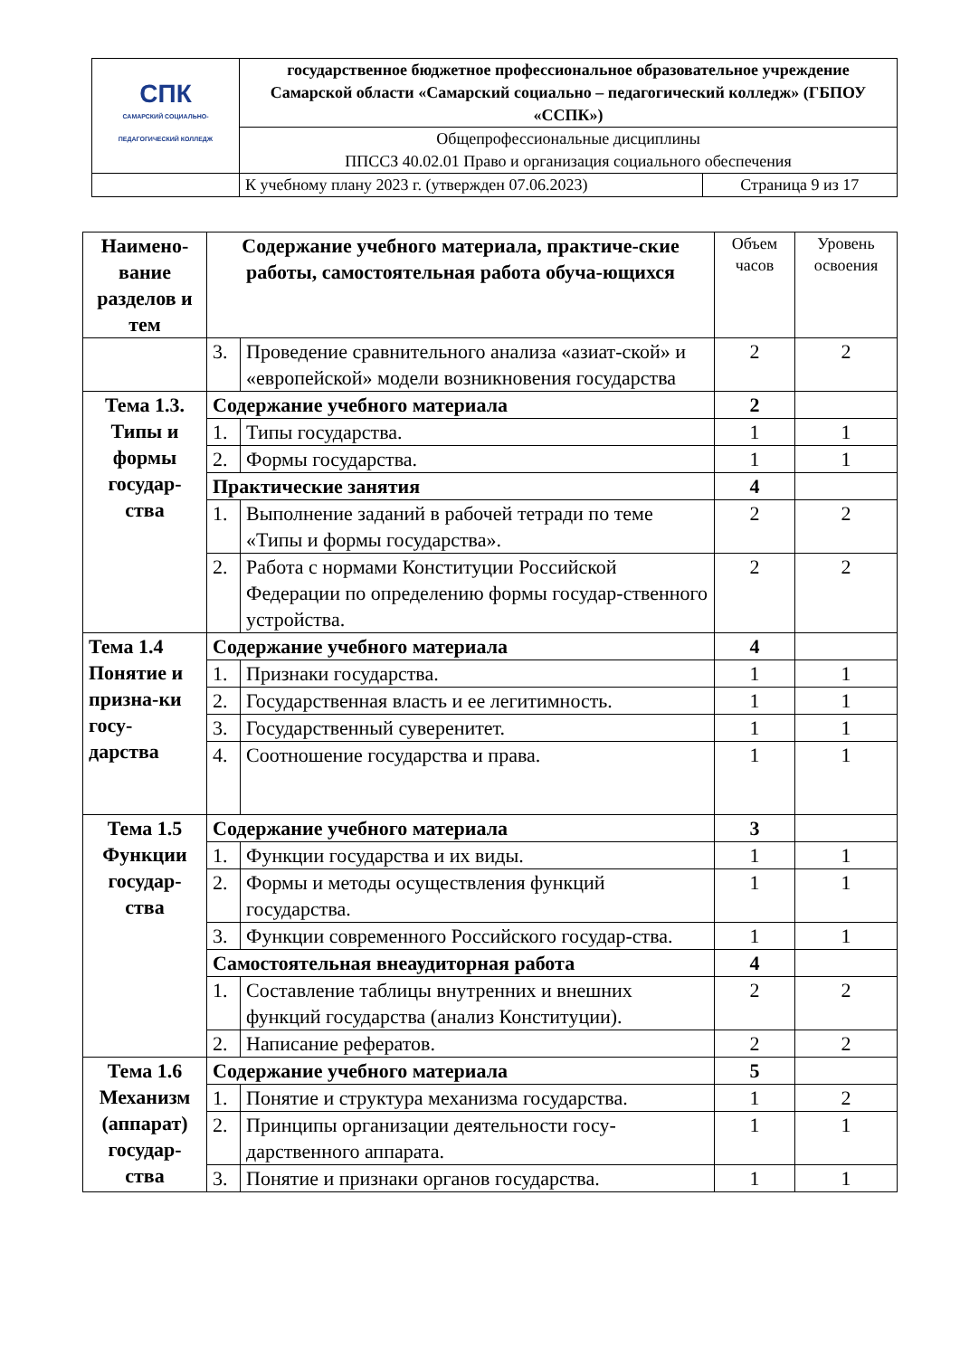| СПК САМАРСКИЙ СОЦИАЛЬНО-ПЕДАГОГИЧЕСКИЙ КОЛЛЕДЖ | государственное бюджетное профессиональное образовательное учреждение Самарской области «Самарский социально – педагогический колледж» (ГБПОУ «ССПК») | |
| | Общепрофессиональные дисциплины ППССЗ 40.02.01 Право и организация социального обеспечения | |
| | К учебному плану 2023 г. (утвержден 07.06.2023) | Страница 9 из 17 |
| Наимено-вание разделов и тем | Содержание учебного материала, практиче-ские работы, самостоятельная работа обуча-ющихся | | Объем часов | Уровень освоения |
| --- | --- | --- | --- | --- |
| | 3. | Проведение сравнительного анализа «азиат-ской» и «европейской» модели возникновения государства | 2 | 2 |
| Тема 1.3. Типы и формы государ-ства | Содержание учебного материала | | 2 | |
| | 1. | Типы государства. | 1 | 1 |
| | 2. | Формы государства. | 1 | 1 |
| | Практические занятия | | 4 | |
| | 1. | Выполнение заданий в рабочей тетради по теме «Типы и формы государства». | 2 | 2 |
| | 2. | Работа с нормами Конституции Российской Федерации по определению формы государ-ственного устройства. | 2 | 2 |
| Тема 1.4 Понятие и призна-ки госу-дарства | Содержание учебного материала | | 4 | |
| | 1. | Признаки государства. | 1 | 1 |
| | 2. | Государственная власть и ее легитимность. | 1 | 1 |
| | 3. | Государственный суверенитет. | 1 | 1 |
| | 4. | Соотношение государства и права. | 1 | 1 |
| Тема 1.5 Функции государ-ства | Содержание учебного материала | | 3 | |
| | 1. | Функции государства и их виды. | 1 | 1 |
| | 2. | Формы и методы осуществления функций государства. | 1 | 1 |
| | 3. | Функции современного Российского государ-ства. | 1 | 1 |
| | Самостоятельная внеаудиторная работа | | 4 | |
| | 1. | Составление таблицы внутренних и внешних функций государства (анализ Конституции). | 2 | 2 |
| | 2. | Написание рефератов. | 2 | 2 |
| Тема 1.6 Механизм (аппарат) государ-ства | Содержание учебного материала | | 5 | |
| | 1. | Понятие и структура механизма государства. | 1 | 2 |
| | 2. | Принципы организации деятельности госу-дарственного аппарата. | 1 | 1 |
| | 3. | Понятие и признаки органов государства. | 1 | 1 |